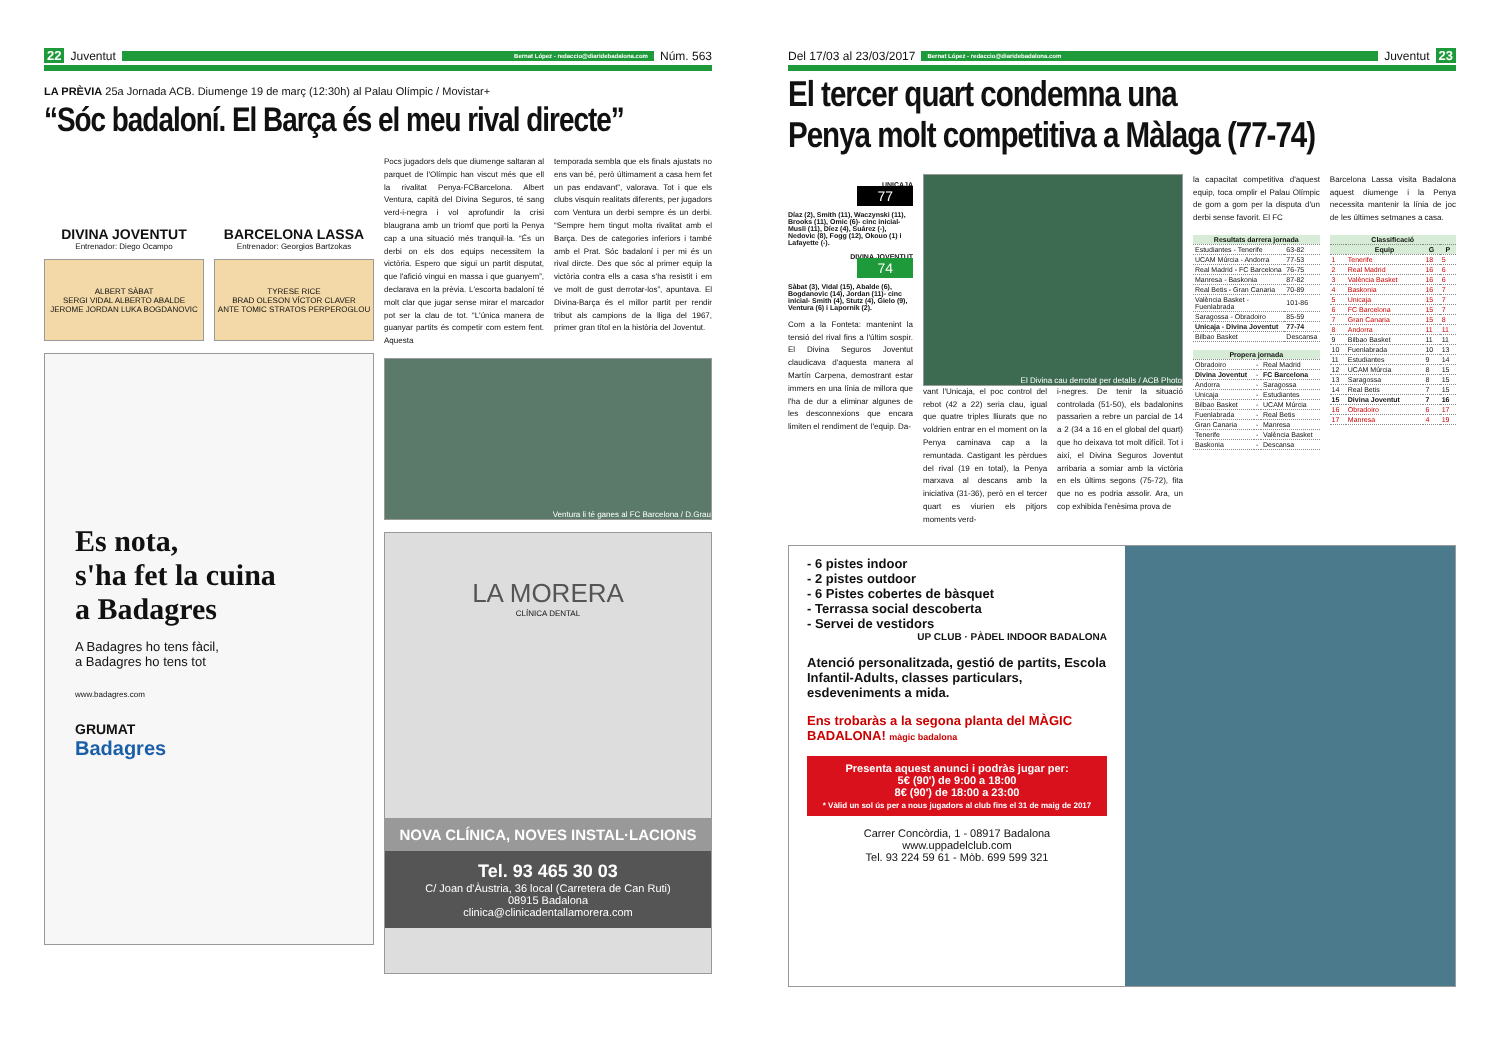22 Juventut Bernat López - redaccio@diaridebadalona.com Núm. 563
LA PRÈVIA 25a Jornada ACB. Diumenge 19 de març (12:30h) al Palau Olímpic / Movistar+
“Sóc badaloní. El Barça és el meu rival directe”
DIVINA JOVENTUT
Entrenador: Diego Ocampo
ALBERT SÀBAT
SERGI VIDAL ALBERTO ABALDE
JEROME JORDAN LUKA BOGDANOVIC
BARCELONA LASSA
Entrenador: Georgios Bartzokas
TYRESE RICE
BRAD OLESON VÍCTOR CLAVER
ANTE TOMIC STRATOS PERPEROGLOU
Es nota,
s'ha fet la cuina
a Badagres
A Badagres ho tens fàcil,
a Badagres ho tens tot
www.badagres.com
GRUMAT
Badagres
Pocs jugadors dels que diumenge saltaran al parquet de l'Olímpic han viscut més que ell la rivalitat Penya-FCBarcelona. Albert Ventura, capità del Divina Seguros, té sang verd-i-negra i vol aprofundir la crisi blaugrana amb un triomf que porti la Penya cap a una situació més tranquil·la. “És un derbi on els dos equips necessitem la victòria. Espero que sigui un partit disputat, que l'afició vingui en massa i que guanyem”, declarava en la prèvia. L'escorta badaloní té molt clar que jugar sense mirar el marcador pot ser la clau de tot. “L'única manera de guanyar partits és competir com estem fent. Aquesta
temporada sembla que els finals ajustats no ens van bé, però últimament a casa hem fet un pas endavant”, valorava. Tot i que els clubs visquin realitats diferents, per jugadors com Ventura un derbi sempre és un derbi. “Sempre hem tingut molta rivalitat amb el Barça. Des de categories inferiors i també amb el Prat. Sóc badaloní i per mi és un rival dircte. Des que sóc al primer equip la victòria contra ells a casa s'ha resistit i em ve molt de gust derrotar-los”, apuntava. El Divina-Barça és el millor partit per rendir tribut als campions de la lliga del 1967, primer gran títol en la història del Joventut.
Ventura li té ganes al FC Barcelona / D.Grau
LA MORERA
CLÍNICA DENTAL
NOVA CLÍNICA, NOVES INSTAL·LACIONS
Tel. 93 465 30 03
C/ Joan d'Àustria, 36 local (Carretera de Can Ruti)
08915 Badalona
clinica@clinicadentallamorera.com
Del 17/03 al 23/03/2017 Bernat López - redaccio@diaridebadalona.com Juventut 23
El tercer quart condemna una
Penya molt competitiva a Màlaga (77-74)
UNICAJA
77
Díaz (2), Smith (11), Waczynski (11), Brooks (11), Omic (6)- cinc inicial- Musli (11), Díez (4), Suárez (-), Nedovic (8), Fogg (12), Okouo (1) i Lafayette (-).
DIVINA JOVENTUT
74
Sàbat (3), Vidal (15), Abalde (6), Bogdanovic (14), Jordan (11)- cinc inicial- Smith (4), Stutz (4), Gielo (9), Ventura (6) i Lapornik (2).
Com a la Fonteta: mantenint la tensió del rival fins a l'últim sospir. El Divina Seguros Joventut claudicava d'aquesta manera al Martín Carpena, demostrant estar immers en una línia de millora que l'ha de dur a eliminar algunes de les desconnexions que encara limiten el rendiment de l'equip. Da-
El Divina cau derrotat per detalls / ACB Photo
vant l'Unicaja, el poc control del rebot (42 a 22) seria clau, igual que quatre triples lliurats que no voldrien entrar en el moment on la Penya caminava cap a la remuntada. Castigant les pèrdues del rival (19 en total), la Penya marxava al descans amb la iniciativa (31-36), però en el tercer quart es viurien els pitjors moments verd-
i-negres. De tenir la situació controlada (51-50), els badalonins passarien a rebre un parcial de 14 a 2 (34 a 16 en el global del quart) que ho deixava tot molt difícil. Tot i així, el Divina Seguros Joventut arribaria a somiar amb la victòria en els últims segons (75-72), fita que no es podria assolir. Ara, un cop exhibida l'enèsima prova de
la capacitat competitiva d'aquest equip, toca omplir el Palau Olímpic de gom a gom per la disputa d'un derbi sense favorit. El FC
Barcelona Lassa visita Badalona aquest diumenge i la Penya necessita mantenir la línia de joc de les últimes setmanes a casa.
| Resultats darrera jornada | |
| --- | --- |
| Estudiantes - Tenerife | 63-82 |
| UCAM Múrcia - Andorra | 77-53 |
| Real Madrid - FC Barcelona | 76-75 |
| Manresa - Baskonia | 87-82 |
| Real Betis - Gran Canaria | 70-89 |
| València Basket - Fuenlabrada | 101-86 |
| Saragossa - Obradoiro | 85-59 |
| Unicaja - Divina Joventut | 77-74 |
| Bilbao Basket | Descansa |
| Propera jornada | | |
| --- | --- | --- |
| Obradoiro | - | Real Madrid |
| Divina Joventut | - | FC Barcelona |
| Andorra | - | Saragossa |
| Unicaja | - | Estudiantes |
| Bilbao Basket | - | UCAM Múrcia |
| Fuenlabrada | - | Real Betis |
| Gran Canaria | - | Manresa |
| Tenerife | - | València Basket |
| Baskonia | - | Descansa |
| Classificació | | | |
| --- | --- | --- | --- |
| | Equip | G | P |
| 1 | Tenerife | 18 | 5 |
| 2 | Real Madrid | 16 | 6 |
| 3 | València Basket | 16 | 6 |
| 4 | Baskonia | 16 | 7 |
| 5 | Unicaja | 15 | 7 |
| 6 | FC Barcelona | 15 | 7 |
| 7 | Gran Canaria | 15 | 8 |
| 8 | Andorra | 11 | 11 |
| 9 | Bilbao Basket | 11 | 11 |
| 10 | Fuenlabrada | 10 | 13 |
| 11 | Estudiantes | 9 | 14 |
| 12 | UCAM Múrcia | 8 | 15 |
| 13 | Saragossa | 8 | 15 |
| 14 | Real Betis | 7 | 15 |
| 15 | Divina Joventut | 7 | 16 |
| 16 | Obradoiro | 6 | 17 |
| 17 | Manresa | 4 | 19 |
- 6 pistes indoor
- 2 pistes outdoor
- 6 Pistes cobertes de bàsquet
- Terrassa social descoberta
- Servei de vestidors
UP CLUB · PÀDEL INDOOR BADALONA
Atenció personalitzada, gestió de partits, Escola Infantil-Adults, classes particulars, esdeveniments a mida.
Ens trobaràs a la segona planta del MÀGIC BADALONA! màgic badalona
Presenta aquest anunci i podràs jugar per:
5€ (90') de 9:00 a 18:00
8€ (90') de 18:00 a 23:00
* Vàlid un sol ús per a nous jugadors al club fins el 31 de maig de 2017
Carrer Concòrdia, 1 - 08917 Badalona
www.uppadelclub.com
Tel. 93 224 59 61 - Mòb. 699 599 321